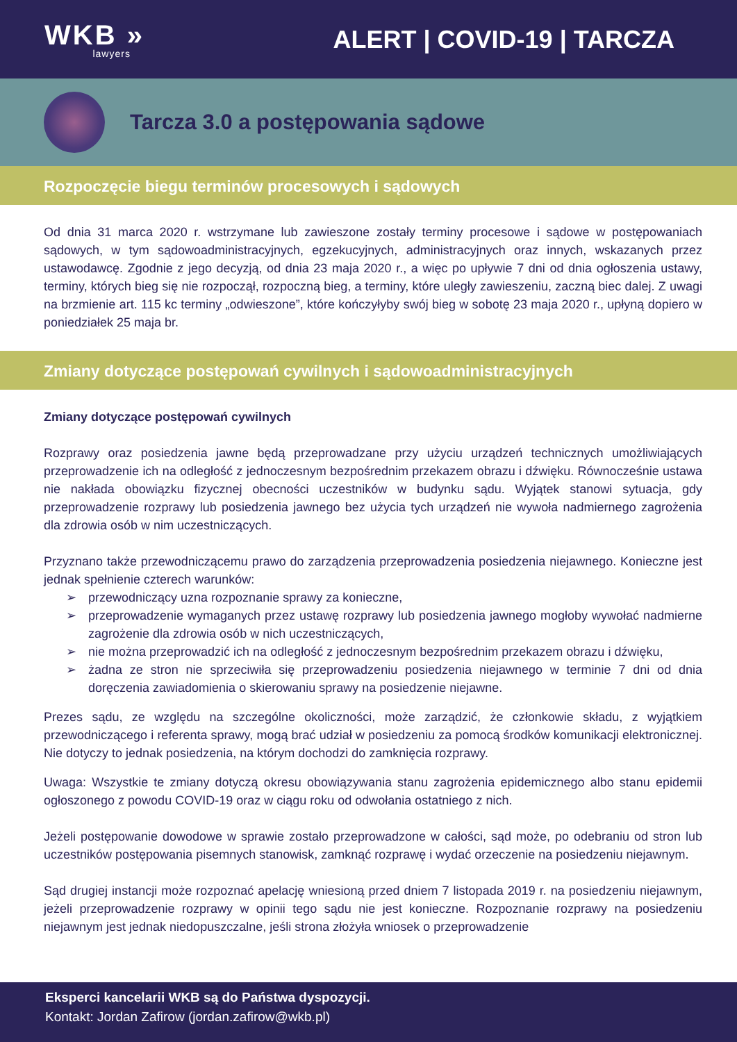WKB »
lawyers
ALERT | COVID-19 | TARCZA
Tarcza 3.0 a postępowania sądowe
Rozpoczęcie biegu terminów procesowych i sądowych
»
Od dnia 31 marca 2020 r. wstrzymane lub zawieszone zostały terminy procesowe i sądowe w postępowaniach sądowych, w tym sądowoadministracyjnych, egzekucyjnych, administracyjnych oraz innych, wskazanych przez ustawodawcę. Zgodnie z jego decyzją, od dnia 23 maja 2020 r., a więc po upływie 7 dni od dnia ogłoszenia ustawy, terminy, których bieg się nie rozpoczął, rozpoczną bieg, a terminy, które uległy zawieszeniu, zaczną biec dalej. Z uwagi na brzmienie art. 115 kc terminy „odwieszone”, które kończyłyby swój bieg w sobotę 23 maja 2020 r., upłyną dopiero w poniedziałek 25 maja br.
Zmiany dotyczące postępowań cywilnych i sądowoadministracyjnych
Zmiany dotyczące postępowań cywilnych
Rozprawy oraz posiedzenia jawne będą przeprowadzane przy użyciu urządzeń technicznych umożliwiających przeprowadzenie ich na odległość z jednoczesnym bezpośrednim przekazem obrazu i dźwięku. Równocześnie ustawa nie nakłada obowiązku fizycznej obecności uczestników w budynku sądu. Wyjątek stanowi sytuacja, gdy przeprowadzenie rozprawy lub posiedzenia jawnego bez użycia tych urządzeń nie wywoła nadmiernego zagrożenia dla zdrowia osób w nim uczestniczących.
Przyznano także przewodniczącemu prawo do zarządzenia przeprowadzenia posiedzenia niejawnego. Konieczne jest jednak spełnienie czterech warunków:
➢ przewodniczący uzna rozpoznanie sprawy za konieczne,
➢ przeprowadzenie wymaganych przez ustawę rozprawy lub posiedzenia jawnego mogłoby wywołać nadmierne zagrożenie dla zdrowia osób w nich uczestniczących,
➢ nie można przeprowadzić ich na odległość z jednoczesnym bezpośrednim przekazem obrazu i dźwięku,
➢ żadna ze stron nie sprzeciwiła się przeprowadzeniu posiedzenia niejawnego w terminie 7 dni od dnia doręczenia zawiadomienia o skierowaniu sprawy na posiedzenie niejawne.
Prezes sądu, ze względu na szczególne okoliczności, może zarządzić, że członkowie składu, z wyjątkiem przewodniczącego i referenta sprawy, mogą brać udział w posiedzeniu za pomocą środków komunikacji elektronicznej. Nie dotyczy to jednak posiedzenia, na którym dochodzi do zamknięcia rozprawy.
Uwaga: Wszystkie te zmiany dotyczą okresu obowiązywania stanu zagrożenia epidemicznego albo stanu epidemii ogłoszonego z powodu COVID-19 oraz w ciągu roku od odwołania ostatniego z nich.
Jeżeli postępowanie dowodowe w sprawie zostało przeprowadzone w całości, sąd może, po odebraniu od stron lub uczestników postępowania pisemnych stanowisk, zamknąć rozprawę i wydać orzeczenie na posiedzeniu niejawnym.
Sąd drugiej instancji może rozpoznać apelację wniesioną przed dniem 7 listopada 2019 r. na posiedzeniu niejawnym, jeżeli przeprowadzenie rozprawy w opinii tego sądu nie jest konieczne. Rozpoznanie rozprawy na posiedzeniu niejawnym jest jednak niedopuszczalne, jeśli strona złożyła wniosek o przeprowadzenie
Eksperci kancelarii WKB są do Państwa dyspozycji.
Kontakt: Jordan Zafirow (jordan.zafirow@wkb.pl)